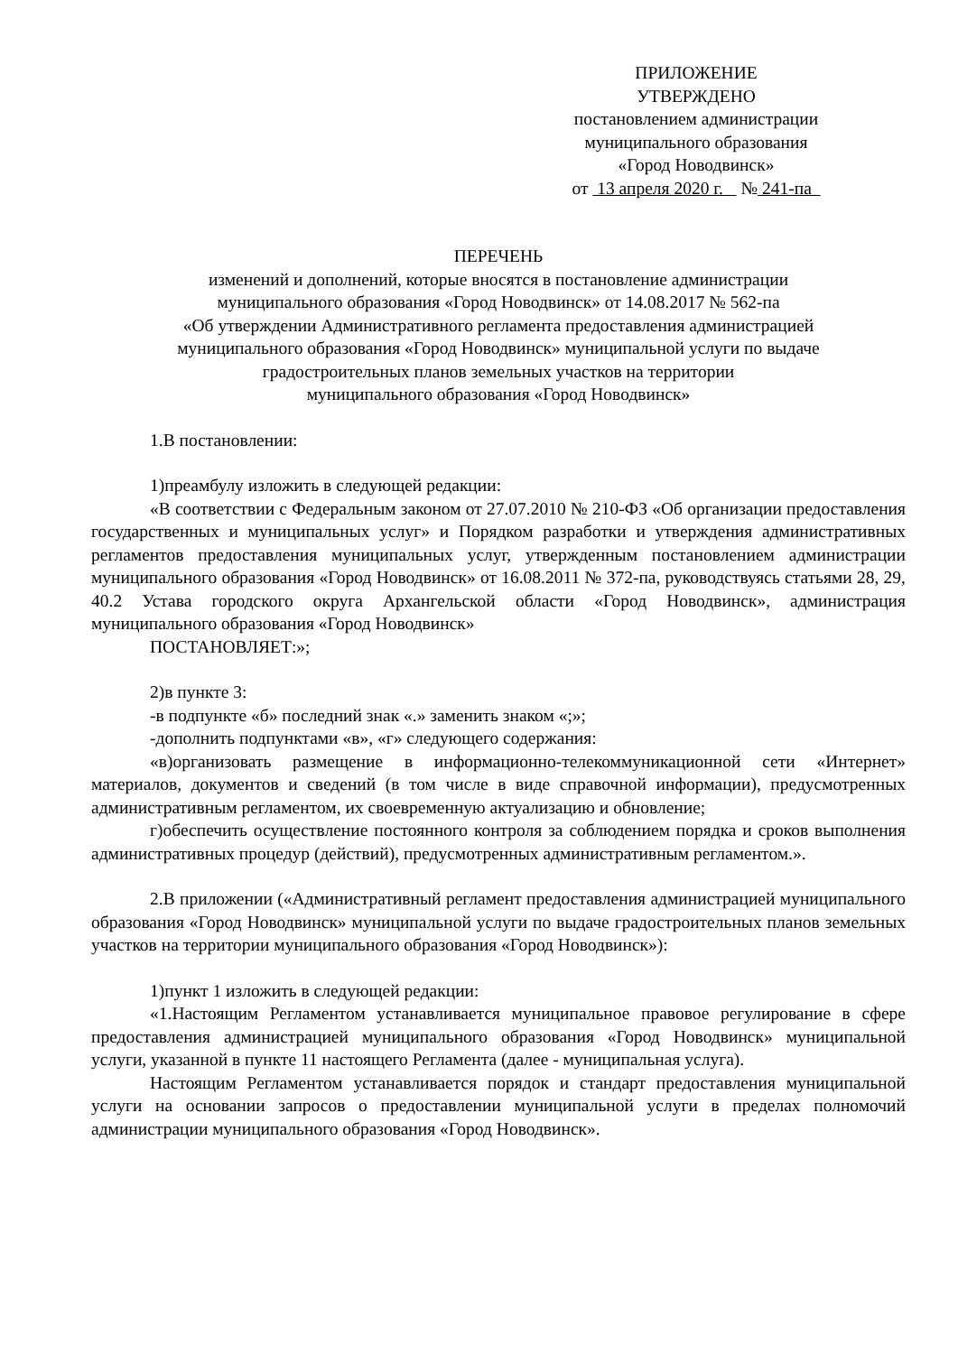ПРИЛОЖЕНИЕ
УТВЕРЖДЕНО
постановлением администрации
муниципального образования
«Город Новодвинск»
от 13 апреля 2020 г. № 241-па
ПЕРЕЧЕНЬ
изменений и дополнений, которые вносятся в постановление администрации
муниципального образования «Город Новодвинск» от 14.08.2017 № 562-па
«Об утверждении Административного регламента предоставления администрацией
муниципального образования «Город Новодвинск» муниципальной услуги по выдаче
градостроительных планов земельных участков на территории
муниципального образования «Город Новодвинск»
1.В постановлении:
1)преамбулу изложить в следующей редакции:
«В соответствии с Федеральным законом от 27.07.2010 № 210-ФЗ «Об организации предоставления государственных и муниципальных услуг» и Порядком разработки и утверждения административных регламентов предоставления муниципальных услуг, утвержденным постановлением администрации муниципального образования «Город Новодвинск» от 16.08.2011 № 372-па, руководствуясь статьями 28, 29, 40.2 Устава городского округа Архангельской области «Город Новодвинск», администрация муниципального образования «Город Новодвинск»
ПОСТАНОВЛЯЕТ:»;
2)в пункте 3:
-в подпункте «б» последний знак «.» заменить знаком «;»;
-дополнить подпунктами «в», «г» следующего содержания:
«в)организовать размещение в информационно-телекоммуникационной сети «Интернет» материалов, документов и сведений (в том числе в виде справочной информации), предусмотренных административным регламентом, их своевременную актуализацию и обновление;
г)обеспечить осуществление постоянного контроля за соблюдением порядка и сроков выполнения административных процедур (действий), предусмотренных административным регламентом.».
2.В приложении («Административный регламент предоставления администрацией муниципального образования «Город Новодвинск» муниципальной услуги по выдаче градостроительных планов земельных участков на территории муниципального образования «Город Новодвинск»):
1)пункт 1 изложить в следующей редакции:
«1.Настоящим Регламентом устанавливается муниципальное правовое регулирование в сфере предоставления администрацией муниципального образования «Город Новодвинск» муниципальной услуги, указанной в пункте 11 настоящего Регламента (далее - муниципальная услуга).
Настоящим Регламентом устанавливается порядок и стандарт предоставления муниципальной услуги на основании запросов о предоставлении муниципальной услуги в пределах полномочий администрации муниципального образования «Город Новодвинск».